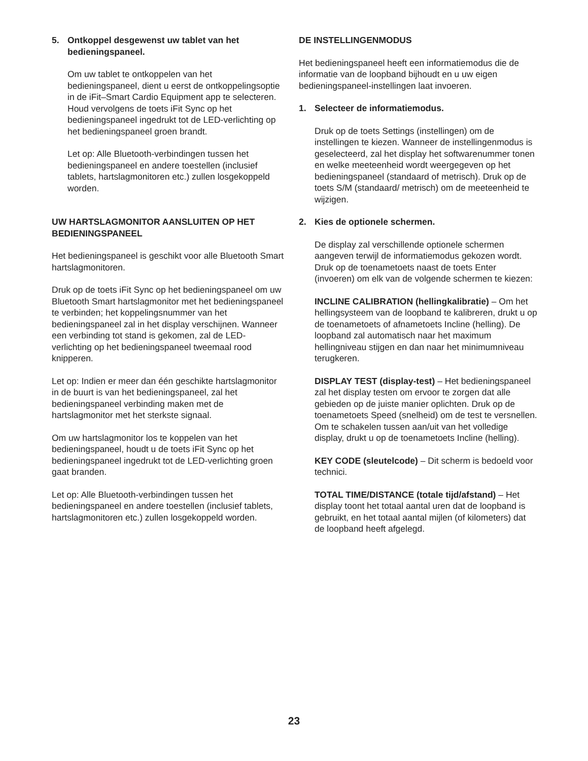5. Ontkoppel desgewenst uw tablet van het bedieningspaneel.
Om uw tablet te ontkoppelen van het bedieningspaneel, dient u eerst de ontkoppelingsoptie in de iFit–Smart Cardio Equipment app te selecteren. Houd vervolgens de toets iFit Sync op het bedieningspaneel ingedrukt tot de LED-verlichting op het bedieningspaneel groen brandt.
Let op: Alle Bluetooth-verbindingen tussen het bedieningspaneel en andere toestellen (inclusief tablets, hartslagmonitoren etc.) zullen losgekoppeld worden.
UW HARTSLAGMONITOR AANSLUITEN OP HET BEDIENINGSPANEEL
Het bedieningspaneel is geschikt voor alle Bluetooth Smart hartslagmonitoren.
Druk op de toets iFit Sync op het bedieningspaneel om uw Bluetooth Smart hartslagmonitor met het bedieningspaneel te verbinden; het koppelingsnummer van het bedieningspaneel zal in het display verschijnen. Wanneer een verbinding tot stand is gekomen, zal de LED-verlichting op het bedieningspaneel tweemaal rood knipperen.
Let op: Indien er meer dan één geschikte hartslagmonitor in de buurt is van het bedieningspaneel, zal het bedieningspaneel verbinding maken met de hartslagmonitor met het sterkste signaal.
Om uw hartslagmonitor los te koppelen van het bedieningspaneel, houdt u de toets iFit Sync op het bedieningspaneel ingedrukt tot de LED-verlichting groen gaat branden.
Let op: Alle Bluetooth-verbindingen tussen het bedieningspaneel en andere toestellen (inclusief tablets, hartslagmonitoren etc.) zullen losgekoppeld worden.
DE INSTELLINGENMODUS
Het bedieningspaneel heeft een informatiemodus die de informatie van de loopband bijhoudt en u uw eigen bedieningspaneel-instellingen laat invoeren.
1. Selecteer de informatiemodus.
Druk op de toets Settings (instellingen) om de instellingen te kiezen. Wanneer de instellingenmodus is geselecteerd, zal het display het softwarenummer tonen en welke meeteenheid wordt weergegeven op het bedieningspaneel (standaard of metrisch). Druk op de toets S/M (standaard/ metrisch) om de meeteenheid te wijzigen.
2. Kies de optionele schermen.
De display zal verschillende optionele schermen aangeven terwijl de informatiemodus gekozen wordt. Druk op de toenametoets naast de toets Enter (invoeren) om elk van de volgende schermen te kiezen:
INCLINE CALIBRATION (hellingkalibratie) – Om het hellingsysteem van de loopband te kalibreren, drukt u op de toenametoets of afnametoets Incline (helling). De loopband zal automatisch naar het maximum hellingniveau stijgen en dan naar het minimumniveau terugkeren.
DISPLAY TEST (display-test) – Het bedieningspaneel zal het display testen om ervoor te zorgen dat alle gebieden op de juiste manier oplichten. Druk op de toenametoets Speed (snelheid) om de test te versnellen. Om te schakelen tussen aan/uit van het volledige display, drukt u op de toenametoets Incline (helling).
KEY CODE (sleutelcode) – Dit scherm is bedoeld voor technici.
TOTAL TIME/DISTANCE (totale tijd/afstand) – Het display toont het totaal aantal uren dat de loopband is gebruikt, en het totaal aantal mijlen (of kilometers) dat de loopband heeft afgelegd.
23